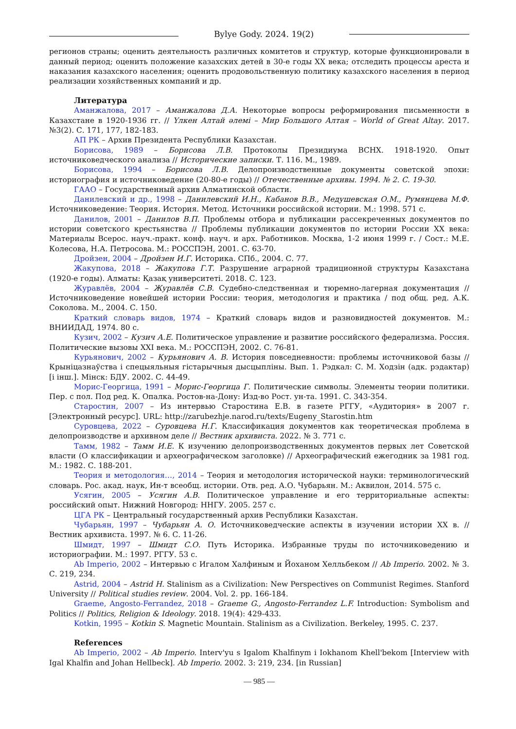Bylye Gody. 2024. 19(2)
регионов страны; оценить деятельность различных комитетов и структур, которые функционировали в данный период; оценить положение казахских детей в 30-е годы XX века; отследить процессы ареста и наказания казахского населения; оценить продовольственную политику казахского населения в период реализации хозяйственных компаний и др.
Литература
Аманжалова, 2017 – Аманжалова Д.А. Некоторые вопросы реформирования письменности в Казахстане в 1920-1936 гг. // Үлкен Алтай әлемі – Мир Большого Алтая – World of Great Altay. 2017. №3(2). С. 171, 177, 182-183.
АП РК – Архив Президента Республики Казахстан.
Борисова, 1989 – Борисова Л.В. Протоколы Президиума ВСНХ. 1918-1920. Опыт источниковедческого анализа // Исторические записки. Т. 116. М., 1989.
Борисова, 1994 – Борисова Л.В. Делопроизводственные документы советской эпохи: историография и источниковедение (20-80-е годы) // Отечественные архивы. 1994. № 2. С. 19-30.
ГААО – Государственный архив Алматинской области.
Данилевский и др., 1998 – Данилевский И.Н., Кабанов В.В., Медушевская О.М., Румянцева М.Ф. Источниковедение: Теория. История. Метод. Источники российской истории. М.: 1998. 571 с.
Данилов, 2001 – Данилов В.П. Проблемы отбора и публикации рассекреченных документов по истории советского крестьянства // Проблемы публикации документов по истории России XX века: Материалы Всерос. науч.-практ. конф. науч. и арх. Работников. Москва, 1-2 июня 1999 г. / Сост.: М.Е. Колесова, Н.А. Петросова. М.: РОССПЭН, 2001. С. 63-70.
Дройзен, 2004 – Дройзен И.Г. Историка. СПб., 2004. С. 77.
Жакупова, 2018 – Жакупова Г.Т. Разрушение аграрной традиционной структуры Казахстана (1920-е годы). Алматы: Қазақ университеті. 2018. С. 123.
Журавлёв, 2004 – Журавлёв С.В. Судебно-следственная и тюремно-лагерная документация // Источниковедение новейшей истории России: теория, методология и практика / под общ. ред. А.К. Соколова. М., 2004. С. 150.
Краткий словарь видов, 1974 – Краткий словарь видов и разновидностей документов. М.: ВНИИДАД, 1974. 80 с.
Кузич, 2002 – Кузич А.Е. Политическое управление и развитие российского федерализма. Россия. Политические вызовы XXI века. М.: РОССПЭН, 2002. С. 76-81.
Курьянович, 2002 – Курьянович А. В. История повседневности: проблемы источниковой базы // Крыніцазнаўства і спецыяльныя гістарычныя дысцыпліны. Вып. 1. Рэдкал: С. М. Ходзін (адк. рэдактар) [і інш.]. Мінск: БДУ. 2002. С. 44-49.
Морис-Георгица, 1991 – Морис-Георгица Г. Политические символы. Элементы теории политики. Пер. с пол. Под ред. К. Опалка. Ростов-на-Дону: Изд-во Рост. ун-та. 1991. С. 343-354.
Старостин, 2007 – Из интервью Старостина Е.В. в газете РГГУ, «Аудитория» в 2007 г. [Электронный ресурс]. URL: http://zarubezhje.narod.ru/texts/Eugeny_Starostin.htm
Суровцева, 2022 – Суровцева Н.Г. Классификация документов как теоретическая проблема в делопроизводстве и архивном деле // Вестник архивиста. 2022. № 3. 771 с.
Тамм, 1982 – Тамм И.Е. К изучению делопроизводственных документов первых лет Советской власти (О классификации и археографическом заголовке) // Археографический ежегодник за 1981 год. М.: 1982. С. 188-201.
Теория и методология…, 2014 – Теория и методология исторической науки: терминологический словарь. Рос. акад. наук, Ин-т всеобщ. истории. Отв. ред. А.О. Чубарьян. М.: Аквилон, 2014. 575 с.
Усягин, 2005 – Усягин А.В. Политическое управление и его территориальные аспекты: российский опыт. Нижний Новгород: ННГУ. 2005. 257 с.
ЦГА РК – Центральный государственный архив Республики Казахстан.
Чубарьян, 1997 – Чубарьян А. О. Источниковедческие аспекты в изучении истории XX в. // Вестник архивиста. 1997. № 6. С. 11-26.
Шмидт, 1997 – Шмидт С.О. Путь Историка. Избранные труды по источниковедению и историографии. М.: 1997. РГГУ. 53 с.
Ab Imperio, 2002 – Интервью с Игалом Халфиным и Йоханом Хелльбеком // Ab Imperio. 2002. № 3. С. 219, 234.
Astrid, 2004 – Astrid H. Stalinism as a Civilization: New Perspectives on Communist Regimes. Stanford University // Political studies review. 2004. Vol. 2. pp. 166-184.
Graeme, Angosto-Ferrandez, 2018 – Graeme G., Angosto-Ferrandez L.F. Introduction: Symbolism and Politics // Politics, Religion & Ideology. 2018. 19(4): 429-433.
Kotkin, 1995 – Kotkin S. Magnetic Mountain. Stalinism as a Civilization. Berkeley, 1995. С. 237.
References
Ab Imperio, 2002 – Ab Imperio. Interv'yu s Igalom Khalfinym i Iokhanom Khell'bekom [Interview with Igal Khalfin and Johan Hellbeck]. Ab Imperio. 2002. 3: 219, 234. [in Russian]
— 985 —